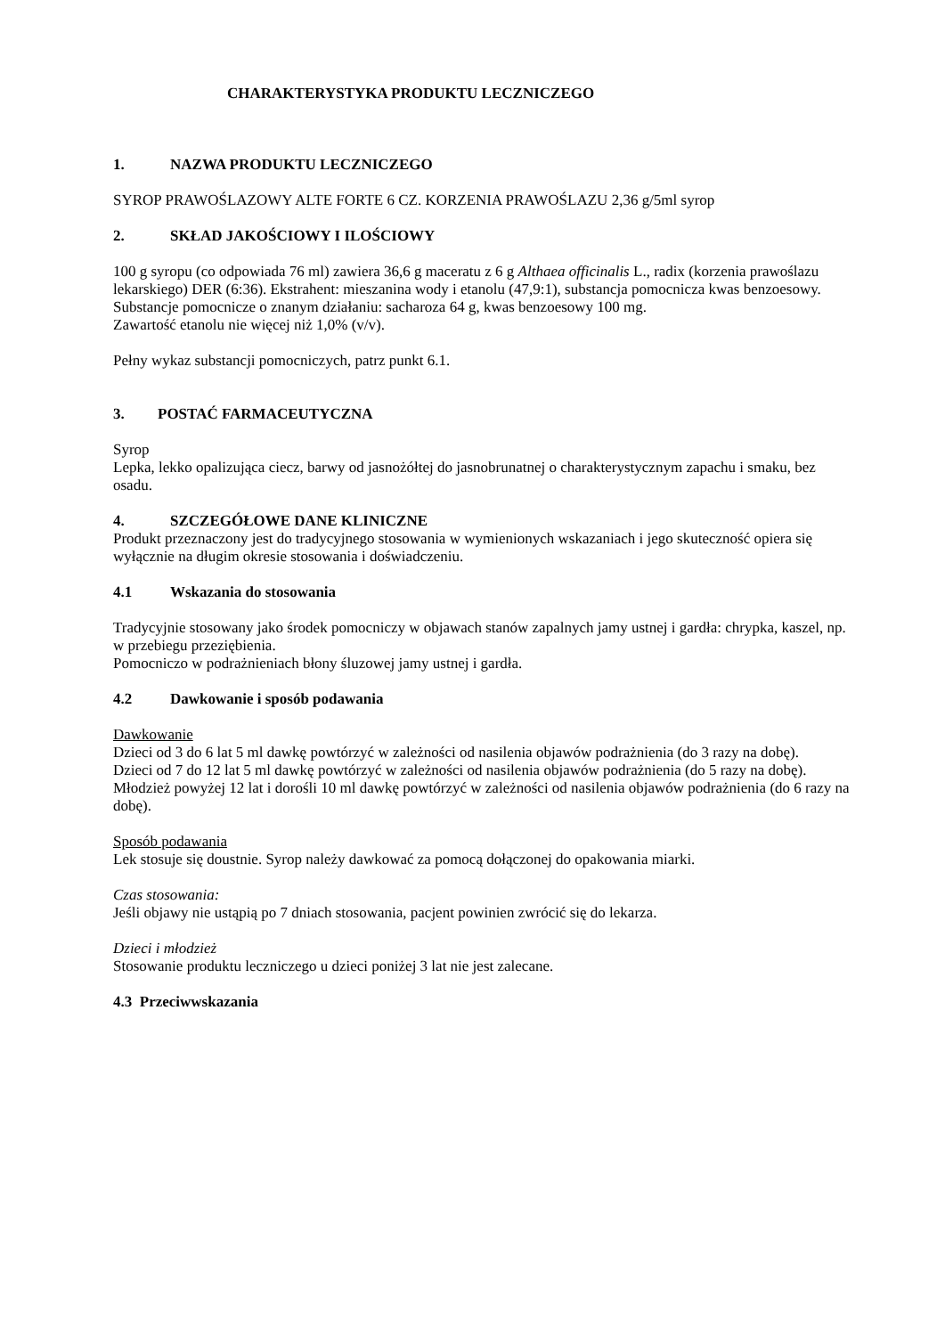CHARAKTERYSTYKA PRODUKTU LECZNICZEGO
1. NAZWA PRODUKTU LECZNICZEGO
SYROP PRAWOŚLAZOWY ALTE FORTE 6 CZ. KORZENIA PRAWOŚLAZU 2,36 g/5ml syrop
2. SKŁAD JAKOŚCIOWY I ILOŚCIOWY
100 g syropu (co odpowiada 76 ml) zawiera 36,6 g maceratu z 6 g Althaea officinalis L., radix (korzenia prawoślazu lekarskiego) DER (6:36). Ekstrahent: mieszanina wody i etanolu (47,9:1), substancja pomocnicza kwas benzoesowy.
Substancje pomocnicze o znanym działaniu: sacharoza 64 g, kwas benzoesowy 100 mg.
Zawartość etanolu nie więcej niż 1,0% (v/v).
Pełny wykaz substancji pomocniczych, patrz punkt 6.1.
3. POSTAĆ FARMACEUTYCZNA
Syrop
Lepka, lekko opalizująca ciecz, barwy od jasnożółtej do jasnobrunatnej o charakterystycznym zapachu i smaku, bez osadu.
4. SZCZEGÓŁOWE DANE KLINICZNE
Produkt przeznaczony jest do tradycyjnego stosowania w wymienionych wskazaniach i jego skuteczność opiera się wyłącznie na długim okresie stosowania i doświadczeniu.
4.1 Wskazania do stosowania
Tradycyjnie stosowany jako środek pomocniczy w objawach stanów zapalnych jamy ustnej i gardła: chrypka, kaszel, np. w przebiegu przeziębienia.
Pomocniczo w podrażnieniach błony śluzowej jamy ustnej i gardła.
4.2 Dawkowanie i sposób podawania
Dawkowanie
Dzieci od 3 do 6 lat 5 ml dawkę powtórzyć w zależności od nasilenia objawów podrażnienia (do 3 razy na dobę).
Dzieci od 7 do 12 lat 5 ml dawkę powtórzyć w zależności od nasilenia objawów podrażnienia (do 5 razy na dobę).
Młodzież powyżej 12 lat i dorośli 10 ml dawkę powtórzyć w zależności od nasilenia objawów podrażnienia (do 6 razy na dobę).
Sposób podawania
Lek stosuje się doustnie. Syrop należy dawkować za pomocą dołączonej do opakowania miarki.
Czas stosowania:
Jeśli objawy nie ustąpią po 7 dniach stosowania, pacjent powinien zwrócić się do lekarza.
Dzieci i młodzież
Stosowanie produktu leczniczego u dzieci poniżej 3 lat nie jest zalecane.
4.3 Przeciwwskazania